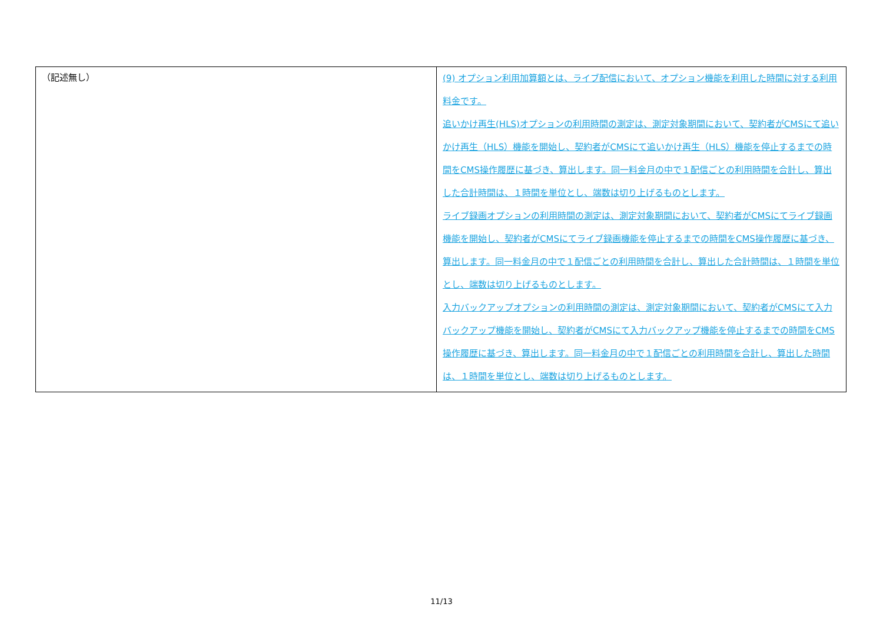| （記述無し） | (9) オプション利用加算額とは、ライブ配信において、オプション機能を利用した時間に対する利用料金です。 追いかけ再生(HLS)オプションの利用時間の測定は、測定対象期間において、契約者がCMSにて追いかけ再生（HLS）機能を開始し、契約者がCMSにて追いかけ再生（HLS）機能を停止するまでの時間をCMS操作履歴に基づき、算出します。同一料金月の中で１配信ごとの利用時間を合計し、算出した合計時間は、１時間を単位とし、端数は切り上げるものとします。 ライブ録画オプションの利用時間の測定は、測定対象期間において、契約者がCMSにてライブ録画機能を開始し、契約者がCMSにてライブ録画機能を停止するまでの時間をCMS操作履歴に基づき、算出します。同一料金月の中で１配信ごとの利用時間を合計し、算出した合計時間は、１時間を単位とし、端数は切り上げるものとします。 入力バックアップオプションの利用時間の測定は、測定対象期間において、契約者がCMSにて入力バックアップ機能を開始し、契約者がCMSにて入力バックアップ機能を停止するまでの時間をCMS操作履歴に基づき、算出します。同一料金月の中で１配信ごとの利用時間を合計し、算出した時間は、１時間を単位とし、端数は切り上げるものとします。 |
11/13